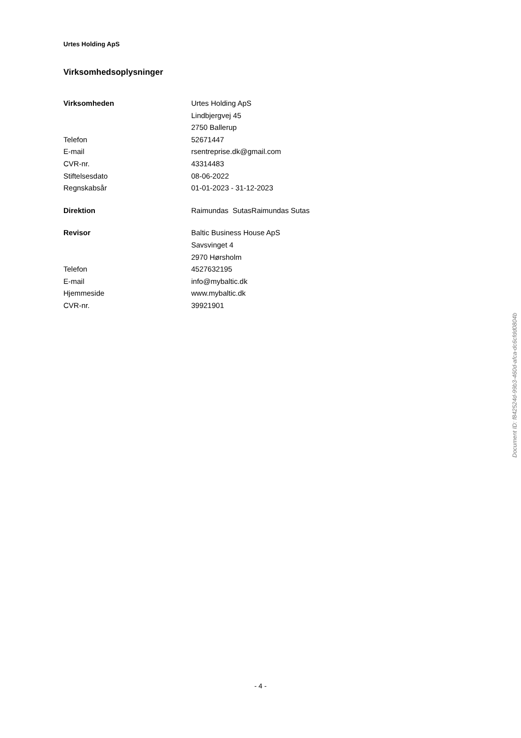Urtes Holding ApS
Virksomhedsoplysninger
| Virksomheden | Urtes Holding ApS |
| | Lindbjergvej 45 |
| | 2750 Ballerup |
| Telefon | 52671447 |
| E-mail | rsentreprise.dk@gmail.com |
| CVR-nr. | 43314483 |
| Stiftelsesdato | 08-06-2022 |
| Regnskabsår | 01-01-2023 - 31-12-2023 |
| Direktion | Raimundas SutasRaimundas Sutas |
| Revisor | Baltic Business House ApS |
| | Savsvinget 4 |
| | 2970 Hørsholm |
| Telefon | 4527632195 |
| E-mail | info@mybaltic.dk |
| Hjemmeside | www.mybaltic.dk |
| CVR-nr. | 39921901 |
Document ID: f842524d-99b3-460d-afca-dc6cfdd0804b
- 4 -